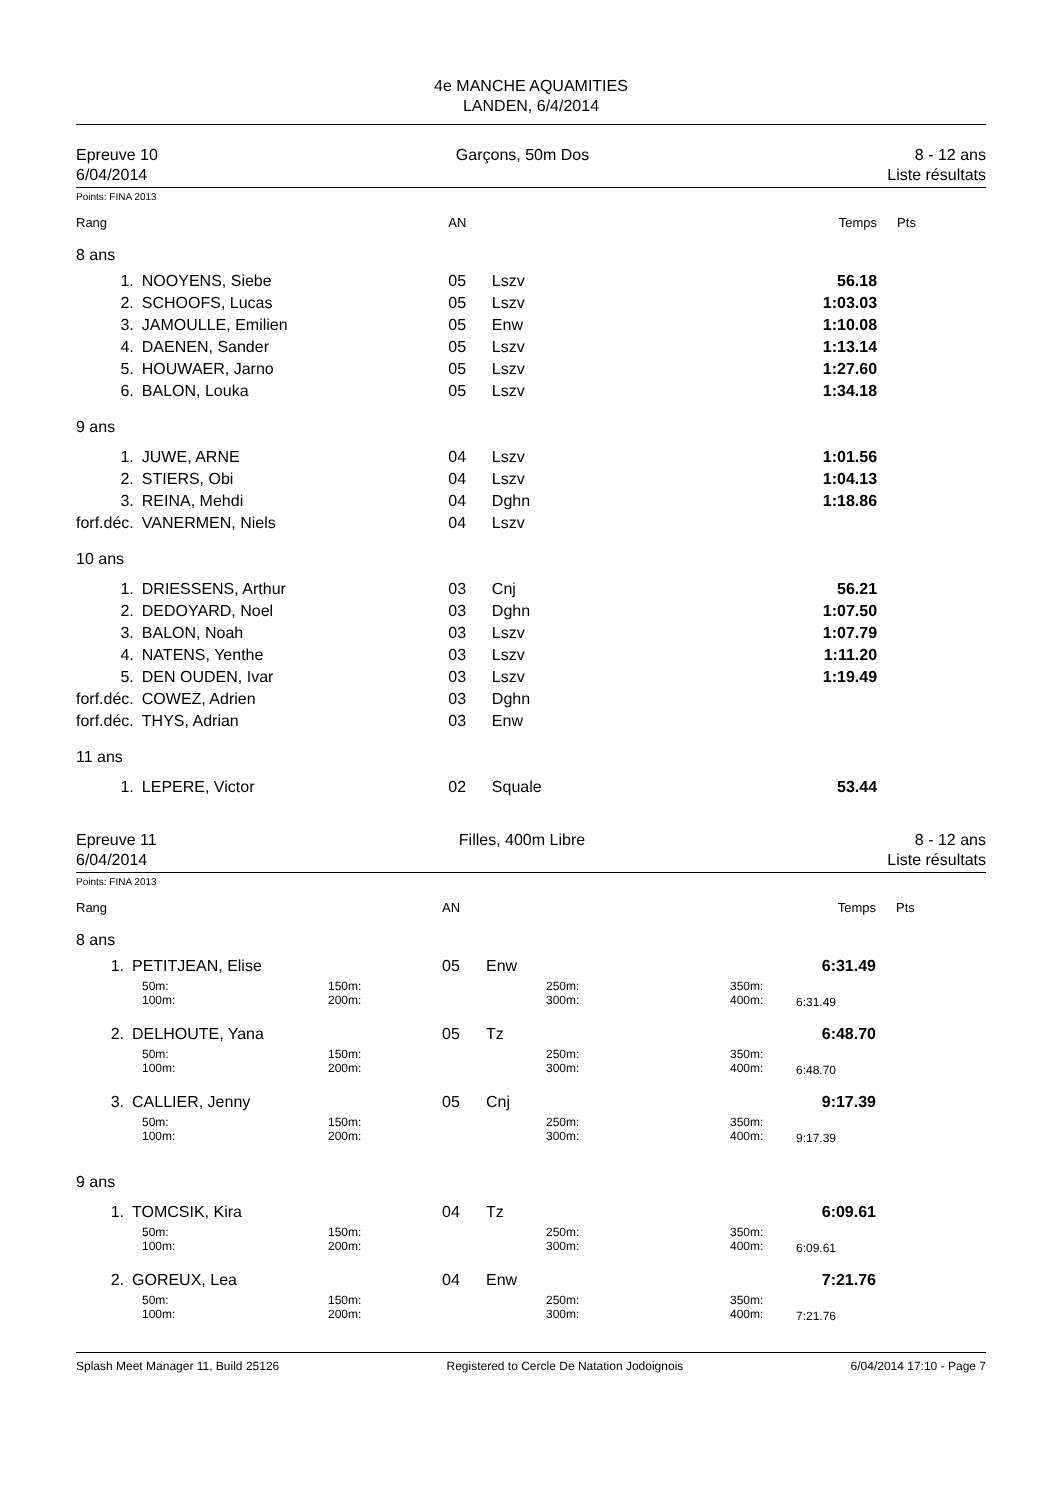4e MANCHE AQUAMITIES
LANDEN, 6/4/2014
Epreuve 10
6/04/2014
Garçons, 50m Dos 8 - 12 ans
Liste résultats
Points: FINA 2013
| Rang | | | AN | | | Temps | Pts |
| 8 ans | | | | | | | |
| 1. | NOOYENS, Siebe | | 05 | Lszv | | 56.18 | |
| 2. | SCHOOFS, Lucas | | 05 | Lszv | | 1:03.03 | |
| 3. | JAMOULLE, Emilien | | 05 | Enw | | 1:10.08 | |
| 4. | DAENEN, Sander | | 05 | Lszv | | 1:13.14 | |
| 5. | HOUWAER, Jarno | | 05 | Lszv | | 1:27.60 | |
| 6. | BALON, Louka | | 05 | Lszv | | 1:34.18 | |
| 9 ans | | | | | | | |
| 1. | JUWE, ARNE | | 04 | Lszv | | 1:01.56 | |
| 2. | STIERS, Obi | | 04 | Lszv | | 1:04.13 | |
| 3. | REINA, Mehdi | | 04 | Dghn | | 1:18.86 | |
| forf.déc. | VANERMEN, Niels | | 04 | Lszv | | | |
| 10 ans | | | | | | | |
| 1. | DRIESSENS, Arthur | | 03 | Cnj | | 56.21 | |
| 2. | DEDOYARD, Noel | | 03 | Dghn | | 1:07.50 | |
| 3. | BALON, Noah | | 03 | Lszv | | 1:07.79 | |
| 4. | NATENS, Yenthe | | 03 | Lszv | | 1:11.20 | |
| 5. | DEN OUDEN, Ivar | | 03 | Lszv | | 1:19.49 | |
| forf.déc. | COWEZ, Adrien | | 03 | Dghn | | | |
| forf.déc. | THYS, Adrian | | 03 | Enw | | | |
| 11 ans | | | | | | | |
| 1. | LEPERE, Victor | | 02 | Squale | | 53.44 | |
Epreuve 11
6/04/2014
Filles, 400m Libre 8 - 12 ans
Liste résultats
Points: FINA 2013
| Rang | | | AN | | | | Temps | Pts |
| 8 ans | | | | | | | | |
| 1. | PETITJEAN, Elise | | 05 | Enw | | | 6:31.49 | |
| | 50m: 100m: | 150m: 200m: | | | 250m: 300m: | 350m: 400m: | 6:31.49 | |
| 2. | DELHOUTE, Yana | | 05 | Tz | | | 6:48.70 | |
| | 50m: 100m: | 150m: 200m: | | | 250m: 300m: | 350m: 400m: | 6:48.70 | |
| 3. | CALLIER, Jenny | | 05 | Cnj | | | 9:17.39 | |
| | 50m: 100m: | 150m: 200m: | | | 250m: 300m: | 350m: 400m: | 9:17.39 | |
| 9 ans | | | | | | | | |
| 1. | TOMCSIK, Kira | | 04 | Tz | | | 6:09.61 | |
| | 50m: 100m: | 150m: 200m: | | | 250m: 300m: | 350m: 400m: | 6:09.61 | |
| 2. | GOREUX, Lea | | 04 | Enw | | | 7:21.76 | |
| | 50m: 100m: | 150m: 200m: | | | 250m: 300m: | 350m: 400m: | 7:21.76 | |
Splash Meet Manager 11, Build 25126 Registered to Cercle De Natation Jodoignois 6/04/2014 17:10 - Page 7